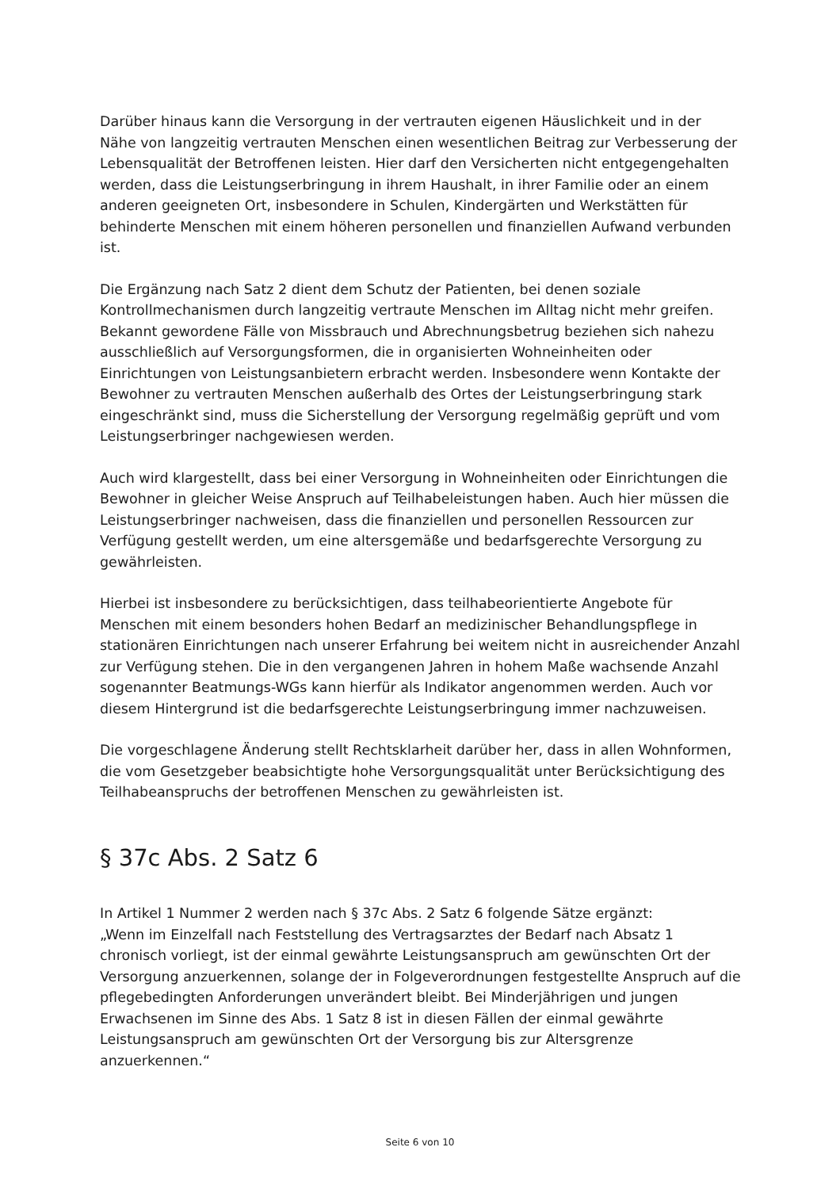Darüber hinaus kann die Versorgung in der vertrauten eigenen Häuslichkeit und in der Nähe von langzeitig vertrauten Menschen einen wesentlichen Beitrag zur Verbesserung der Lebensqualität der Betroffenen leisten. Hier darf den Versicherten nicht entgegengehalten werden, dass die Leistungserbringung in ihrem Haushalt, in ihrer Familie oder an einem anderen geeigneten Ort, insbesondere in Schulen, Kindergärten und Werkstätten für behinderte Menschen mit einem höheren personellen und finanziellen Aufwand verbunden ist.
Die Ergänzung nach Satz 2 dient dem Schutz der Patienten, bei denen soziale Kontrollmechanismen durch langzeitig vertraute Menschen im Alltag nicht mehr greifen. Bekannt gewordene Fälle von Missbrauch und Abrechnungsbetrug beziehen sich nahezu ausschließlich auf Versorgungsformen, die in organisierten Wohneinheiten oder Einrichtungen von Leistungsanbietern erbracht werden. Insbesondere wenn Kontakte der Bewohner zu vertrauten Menschen außerhalb des Ortes der Leistungserbringung stark eingeschränkt sind, muss die Sicherstellung der Versorgung regelmäßig geprüft und vom Leistungserbringer nachgewiesen werden.
Auch wird klargestellt, dass bei einer Versorgung in Wohneinheiten oder Einrichtungen die Bewohner in gleicher Weise Anspruch auf Teilhabeleistungen haben. Auch hier müssen die Leistungserbringer nachweisen, dass die finanziellen und personellen Ressourcen zur Verfügung gestellt werden, um eine altersgemäße und bedarfsgerechte Versorgung zu gewährleisten.
Hierbei ist insbesondere zu berücksichtigen, dass teilhabeorientierte Angebote für Menschen mit einem besonders hohen Bedarf an medizinischer Behandlungspflege in stationären Einrichtungen nach unserer Erfahrung bei weitem nicht in ausreichender Anzahl zur Verfügung stehen. Die in den vergangenen Jahren in hohem Maße wachsende Anzahl sogenannter Beatmungs-WGs kann hierfür als Indikator angenommen werden. Auch vor diesem Hintergrund ist die bedarfsgerechte Leistungserbringung immer nachzuweisen.
Die vorgeschlagene Änderung stellt Rechtsklarheit darüber her, dass in allen Wohnformen, die vom Gesetzgeber beabsichtigte hohe Versorgungsqualität unter Berücksichtigung des Teilhabeanspruchs der betroffenen Menschen zu gewährleisten ist.
§ 37c Abs. 2 Satz 6
In Artikel 1 Nummer 2 werden nach § 37c Abs. 2 Satz 6 folgende Sätze ergänzt:
„Wenn im Einzelfall nach Feststellung des Vertragsarztes der Bedarf nach Absatz 1 chronisch vorliegt, ist der einmal gewährte Leistungsanspruch am gewünschten Ort der Versorgung anzuerkennen, solange der in Folgeverordnungen festgestellte Anspruch auf die pflegebedingten Anforderungen unverändert bleibt. Bei Minderjährigen und jungen Erwachsenen im Sinne des Abs. 1 Satz 8 ist in diesen Fällen der einmal gewährte Leistungsanspruch am gewünschten Ort der Versorgung bis zur Altersgrenze anzuerkennen.“
Seite 6 von 10